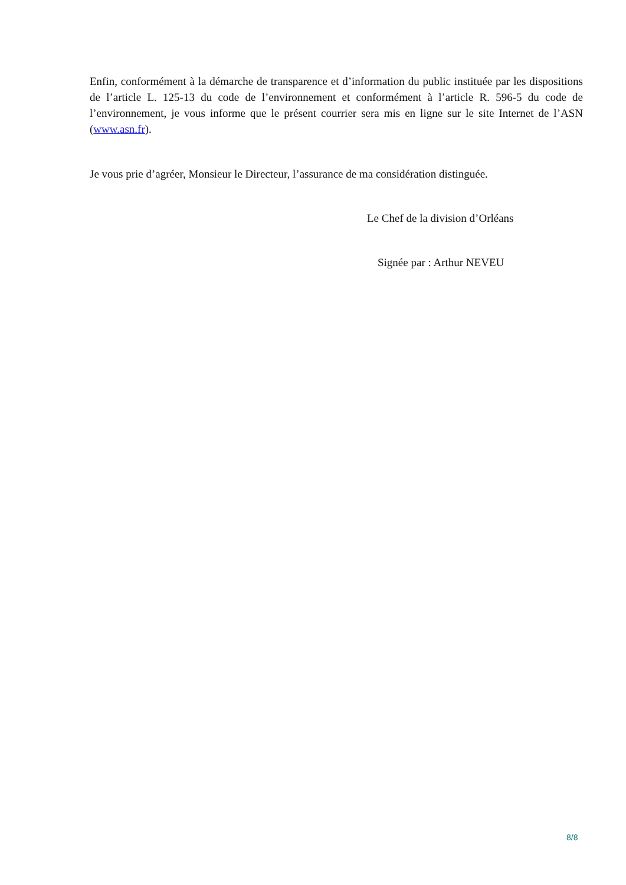Enfin, conformément à la démarche de transparence et d’information du public instituée par les dispositions de l’article L. 125-13 du code de l’environnement et conformément à l’article R. 596-5 du code de l’environnement, je vous informe que le présent courrier sera mis en ligne sur le site Internet de l’ASN (www.asn.fr).
Je vous prie d’agréer, Monsieur le Directeur, l’assurance de ma considération distinguée.
Le Chef de la division d’Orléans
Signée par : Arthur NEVEU
8/8